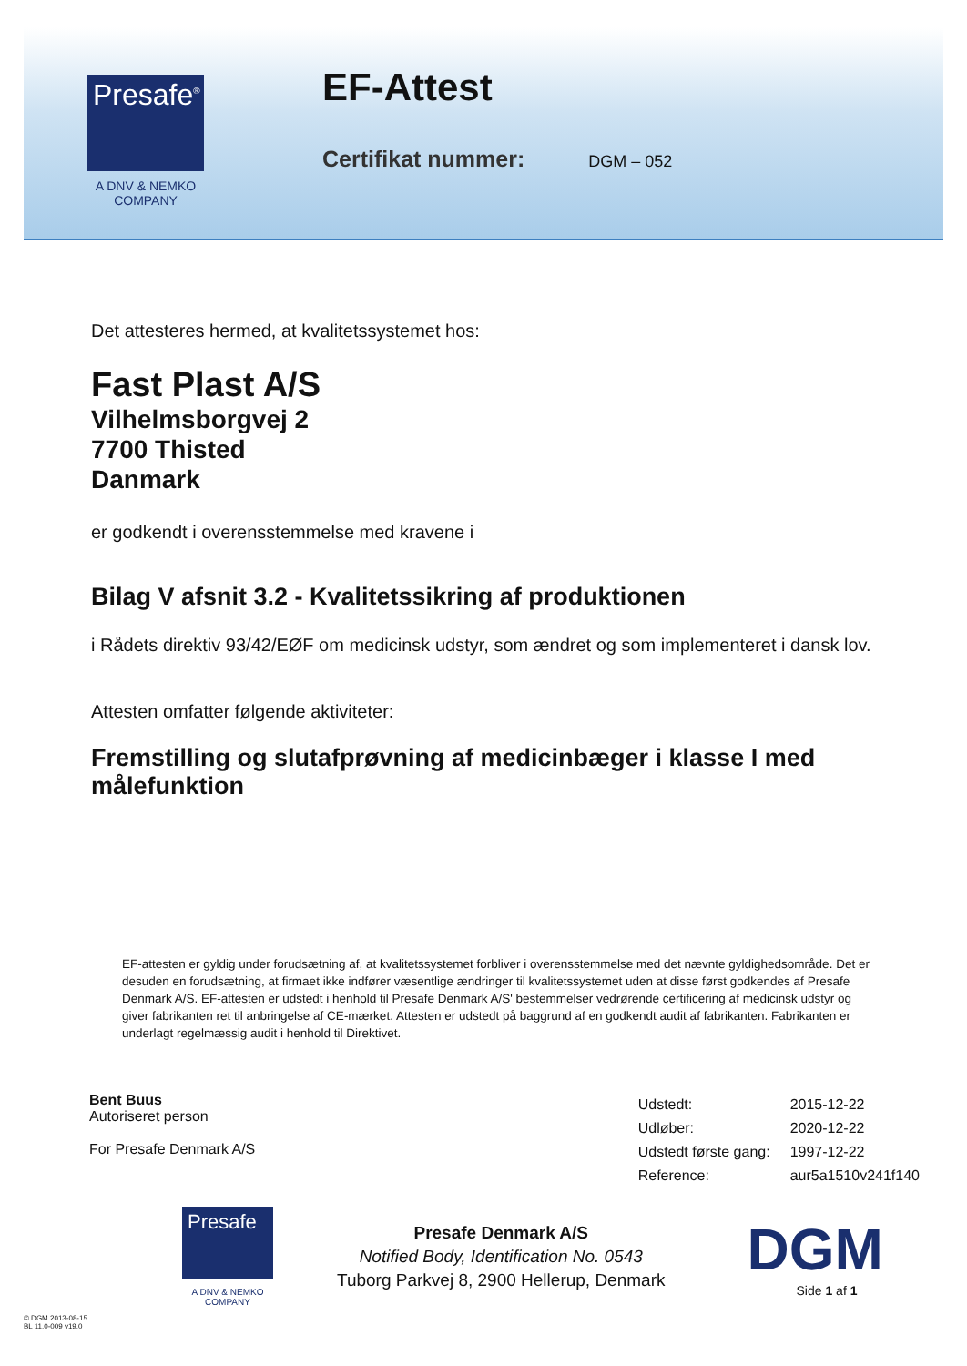Presafe<sup>®</sup>
A DNV & NEMKO COMPANY
EF-Attest
Certifikat nummer: DGM – 052
Det attesteres hermed, at kvalitetssystemet hos:
Fast Plast A/S
Vilhelmsborgvej 2
7700 Thisted
Danmark
er godkendt i overensstemmelse med kravene i
Bilag V afsnit 3.2 - Kvalitetssikring af produktionen
i Rådets direktiv 93/42/EØF om medicinsk udstyr, som ændret og som implementeret i dansk lov.
Attesten omfatter følgende aktiviteter:
Fremstilling og slutafprøvning af medicinbæger i klasse I med målefunktion
EF-attesten er gyldig under forudsætning af, at kvalitetssystemet forbliver i overensstemmelse med det nævnte gyldighedsområde. Det er desuden en forudsætning, at firmaet ikke indfører væsentlige ændringer til kvalitetssystemet uden at disse først godkendes af Presafe Denmark A/S. EF-attesten er udstedt i henhold til Presafe Denmark A/S' bestemmelser vedrørende certificering af medicinsk udstyr og giver fabrikanten ret til anbringelse af CE-mærket. Attesten er udstedt på baggrund af en godkendt audit af fabrikanten. Fabrikanten er underlagt regelmæssig audit i henhold til Direktivet.
Bent Buus
Autoriseret person
For Presafe Denmark A/S
| Udstedt: | 2015-12-22 |
| Udløber: | 2020-12-22 |
| Udstedt første gang: | 1997-12-22 |
| Reference: | aur5a1510v241f140 |
Presafe
A DNV & NEMKO COMPANY
Presafe Denmark A/S
Notified Body, Identification No. 0543
Tuborg Parkvej 8, 2900 Hellerup, Denmark
DGM
Side 1 af 1
© DGM 2013-08-15
BL 11.0-009 v19.0